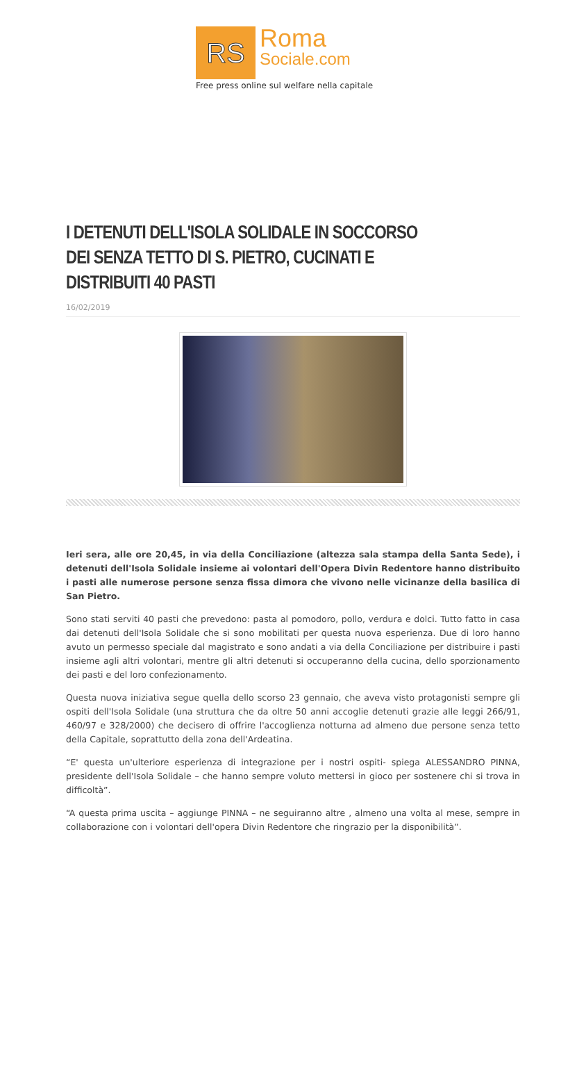RS
Roma
Sociale.com
Free press online sul welfare nella capitale
I DETENUTI DELL'ISOLA SOLIDALE IN SOCCORSO DEI SENZA TETTO DI S. PIETRO, CUCINATI E DISTRIBUITI 40 PASTI
16/02/2019
Ieri sera, alle ore 20,45, in via della Conciliazione (altezza sala stampa della Santa Sede), i detenuti dell'Isola Solidale insieme ai volontari dell'Opera Divin Redentore hanno distribuito i pasti alle numerose persone senza fissa dimora che vivono nelle vicinanze della basilica di San Pietro.
Sono stati serviti 40 pasti che prevedono: pasta al pomodoro, pollo, verdura e dolci. Tutto fatto in casa dai detenuti dell'Isola Solidale che si sono mobilitati per questa nuova esperienza. Due di loro hanno avuto un permesso speciale dal magistrato e sono andati a via della Conciliazione per distribuire i pasti insieme agli altri volontari, mentre gli altri detenuti si occuperanno della cucina, dello sporzionamento dei pasti e del loro confezionamento.
Questa nuova iniziativa segue quella dello scorso 23 gennaio, che aveva visto protagonisti sempre gli ospiti dell'Isola Solidale (una struttura che da oltre 50 anni accoglie detenuti grazie alle leggi 266/91, 460/97 e 328/2000) che decisero di offrire l'accoglienza notturna ad almeno due persone senza tetto della Capitale, soprattutto della zona dell'Ardeatina.
“E' questa un'ulteriore esperienza di integrazione per i nostri ospiti- spiega ALESSANDRO PINNA, presidente dell'Isola Solidale – che hanno sempre voluto mettersi in gioco per sostenere chi si trova in difficoltà”.
“A questa prima uscita – aggiunge PINNA – ne seguiranno altre , almeno una volta al mese, sempre in collaborazione con i volontari dell'opera Divin Redentore che ringrazio per la disponibilità”.